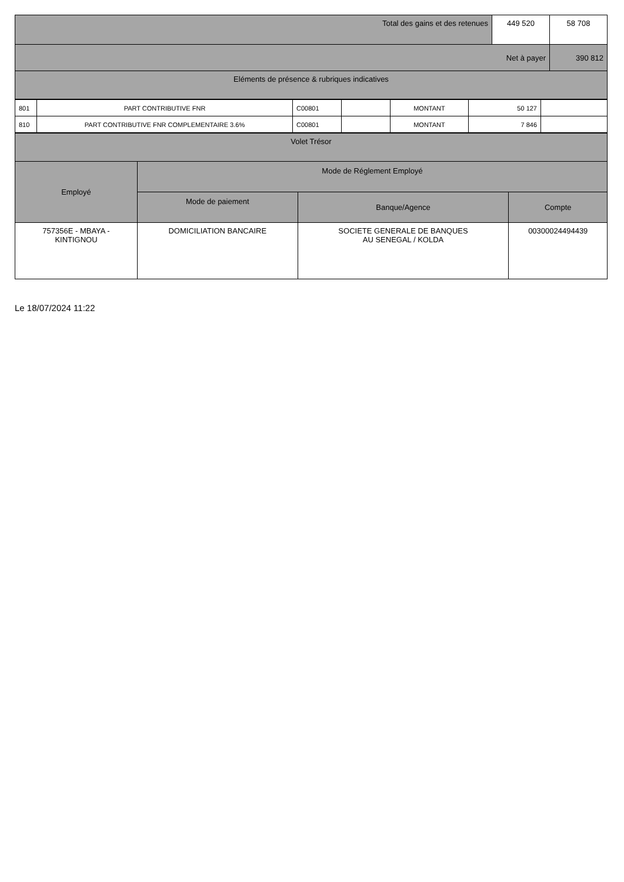| Total des gains et des retenues | 449 520 | 58 708 |
| Net à payer | | 390 812 |
| Eléments de présence & rubriques indicatives | | |
| 801 | PART CONTRIBUTIVE FNR | C00801 | | MONTANT | 50 127 | |
| 810 | PART CONTRIBUTIVE FNR COMPLEMENTAIRE 3.6% | C00801 | | MONTANT | 7 846 | |
| Volet Trésor | | | |
| Employé | Mode de Réglement Employé | | |
| | Mode de paiement | Banque/Agence | Compte |
| 757356E - MBAYA - KINTIGNOU | DOMICILIATION BANCAIRE | SOCIETE GENERALE DE BANQUES AU SENEGAL / KOLDA | 00300024494439 |
Le 18/07/2024 11:22